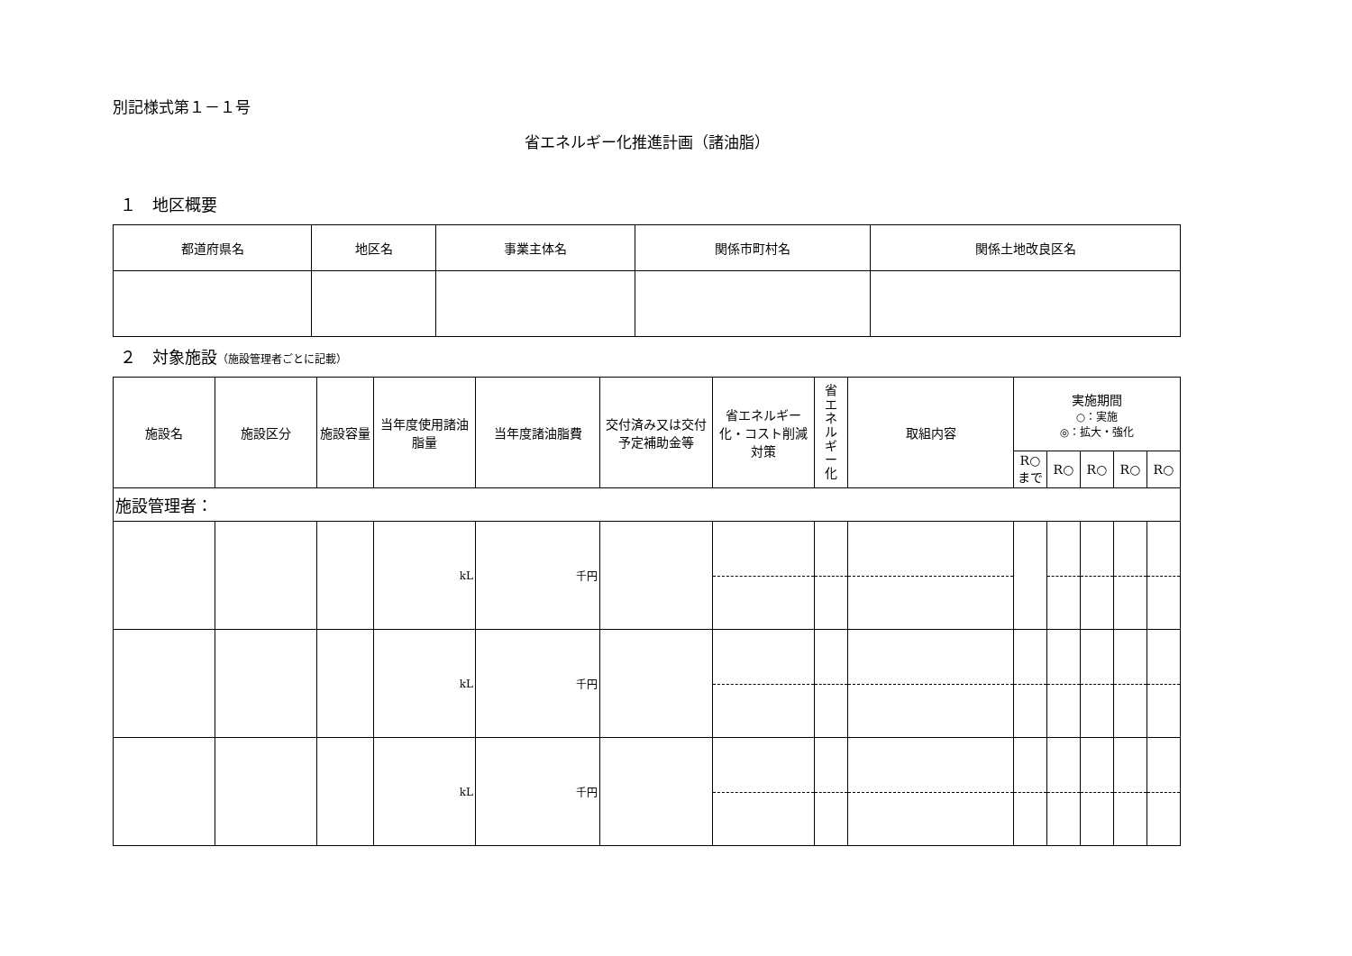別記様式第１－１号
省エネルギー化推進計画（諸油脂）
１　地区概要
| 都道府県名 | 地区名 | 事業主体名 | 関係市町村名 | 関係土地改良区名 |
| --- | --- | --- | --- | --- |
２　対象施設（施設管理者ごとに記載）
| 施設名 | 施設区分 | 施設容量 | 当年度使用諸油脂量 | 当年度諸油脂費 | 交付済み又は交付予定補助金等 | 省エネルギー化・コスト削減対策 | 省 エ ネ ル ギ ー 化 | 取組内容 | 実施期間 ○：実施 ◎：拡大・強化 | | | | |
| --- | --- | --- | --- | --- | --- | --- | --- | --- | --- | --- | --- | --- | --- |
| | | | | | | | | | R○ まで | R○ | R○ | R○ | R○ |
| 施設管理者： | | | | | | | | | | | | | |
| | | | kL | 千円 | | | | | | | | | |
| | | | kL | 千円 | | | | | | | | | |
| | | | kL | 千円 | | | | | | | | | |